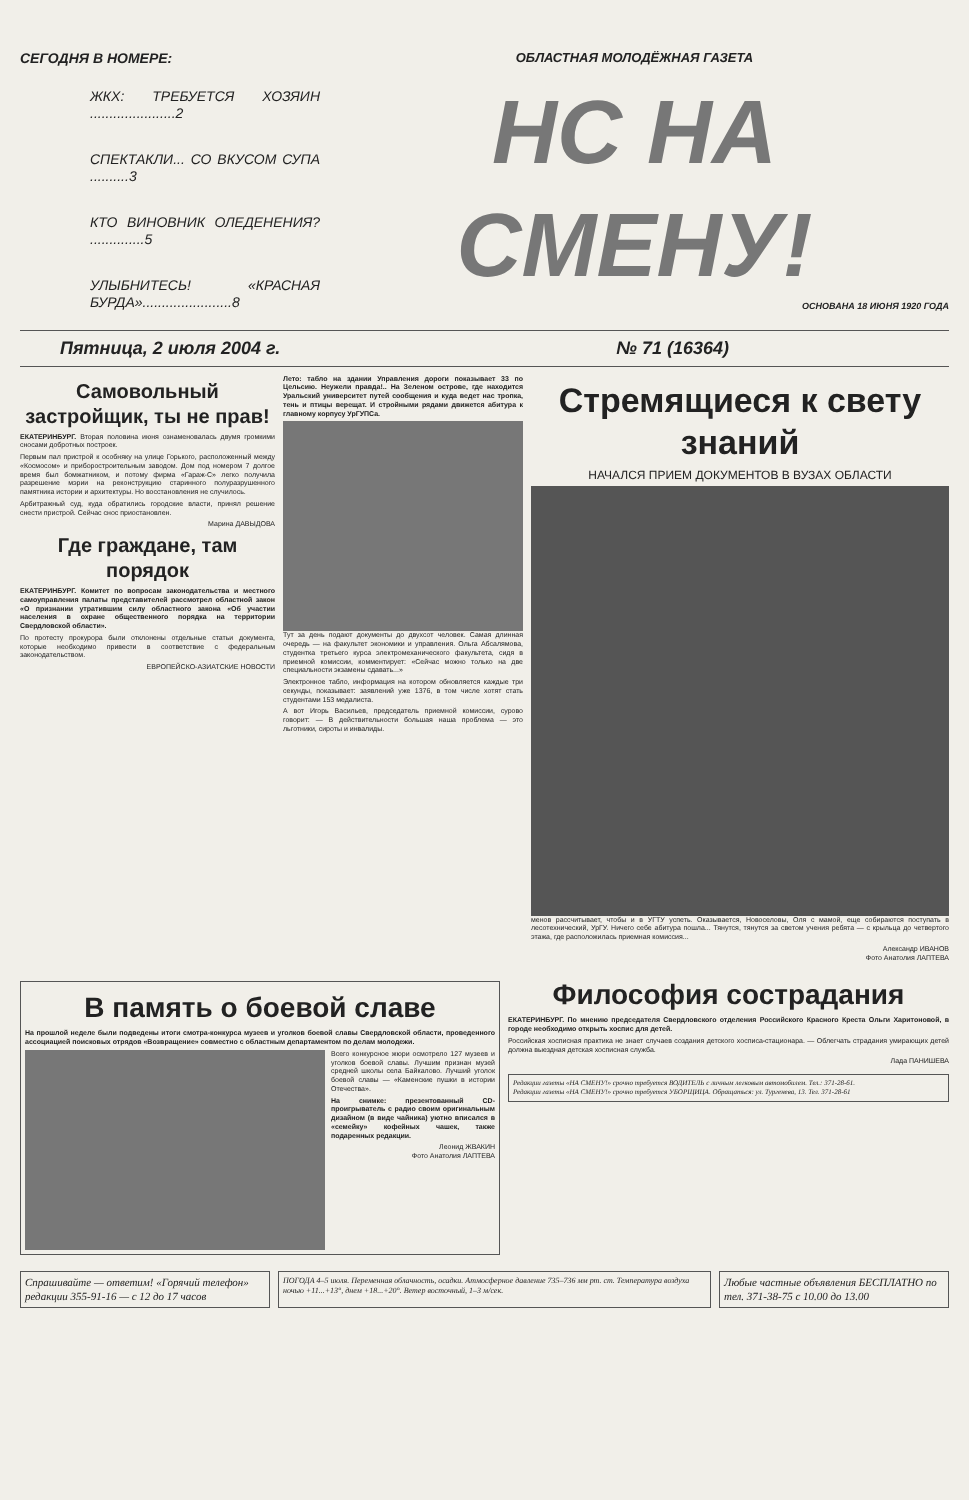СЕГОДНЯ В НОМЕРЕ:
ЖКХ: ТРЕБУЕТСЯ ХОЗЯИН ......................2
СПЕКТАКЛИ... СО ВКУСОМ СУПА ..........3
КТО ВИНОВНИК ОЛЕДЕНЕНИЯ? ..............5
УЛЫБНИТЕСЬ! «КРАСНАЯ БУРДА».......................8
ОБЛАСТНАЯ МОЛОДЁЖНАЯ ГАЗЕТА
НС НА СМЕНУ!
ОСНОВАНА 18 ИЮНЯ 1920 ГОДА
Пятница, 2 июля 2004 г. № 71 (16364)
Самовольный застройщик, ты не прав!
ЕКАТЕРИНБУРГ. Вторая половина июня ознаменовалась двумя громкими сносами добротных построек.
Первым пал пристрой к особняку на улице Горького, расположенный между «Космосом» и приборостроительным заводом. Дом под номером 7 долгое время был бомжатником, и потому фирма «Гараж-С» легко получила разрешение мэрии на реконструкцию старинного полуразрушенного памятника истории и архитектуры. Но восстановления не случилось.
Арбитражный суд, куда обратились городские власти, принял решение снести пристрой. Сейчас снос приостановлен.
Марина ДАВЫДОВА
Где граждане, там порядок
ЕКАТЕРИНБУРГ. Комитет по вопросам законодательства и местного самоуправления палаты представителей рассмотрел областной закон «О признании утратившим силу областного закона «Об участии населения в охране общественного порядка на территории Свердловской области».
По протесту прокурора были отклонены отдельные статьи документа, которые необходимо привести в соответствие с федеральным законодательством.
ЕВРОПЕЙСКО-АЗИАТСКИЕ НОВОСТИ
Лето: табло на здании Управления дороги показывает 33 по Цельсию. Неужели правда!.. На Зеленом острове, где находится Уральский университет путей сообщения и куда ведет нас тропка, тень и птицы верещат. И стройными рядами движется абитура к главному корпусу УрГУПСа.
Тут за день подают документы до двухсот человек. Самая длинная очередь — на факультет экономики и управления. Ольга Абсалямова, студентка третьего курса электромеханического факультета, сидя в приемной комиссии, комментирует: «Сейчас можно только на две специальности экзамены сдавать...»
Электронное табло, информация на котором обновляется каждые три секунды, показывает: заявлений уже 1376, в том числе хотят стать студентами 153 медалиста.
А вот Игорь Васильев, председатель приемной комиссии, сурово говорит: — В действительности большая наша проблема — это льготники, сироты и инвалиды.
Стремящиеся к свету знаний
НАЧАЛСЯ ПРИЕМ ДОКУМЕНТОВ В ВУЗАХ ОБЛАСТИ
менов рассчитывает, чтобы и в УГТУ успеть. Оказывается, Новоселовы, Оля с мамой, еще собираются поступать в лесотехнический, УрГУ. Ничего себе абитура пошла... Тянутся, тянутся за светом учения ребята — с крыльца до четвертого этажа, где расположилась приемная комиссия...
Александр ИВАНОВ
Фото Анатолия ЛАПТЕВА
В память о боевой славе
На прошлой неделе были подведены итоги смотра-конкурса музеев и уголков боевой славы Свердловской области, проведенного ассоциацией поисковых отрядов «Возвращение» совместно с областным департаментом по делам молодежи.
Всего конкурсное жюри осмотрело 127 музеев и уголков боевой славы. Лучшим признан музей средней школы села Байкалово. Лучший уголок боевой славы — «Каменские пушки в истории Отечества».
На снимке: презентованный CD-проигрыватель с радио своим оригинальным дизайном (в виде чайника) уютно вписался в «семейку» кофейных чашек, также подаренных редакции.
Леонид ЖВАКИН
Фото Анатолия ЛАПТЕВА
Философия сострадания
ЕКАТЕРИНБУРГ. По мнению председателя Свердловского отделения Российского Красного Креста Ольги Харитоновой, в городе необходимо открыть хоспис для детей.
Российская хосписная практика не знает случаев создания детского хосписа-стационара. — Облегчать страдания умирающих детей должна выездная детская хосписная служба.
Лада ПАНИШЕВА
Редакции газеты «НА СМЕНУ!» срочно требуется ВОДИТЕЛЬ с личным легковым автомобилем. Тел.: 371-28-61.
Редакции газеты «НА СМЕНУ!» срочно требуется УБОРЩИЦА. Обращаться: ул. Тургенева, 13. Тел. 371-28-61
Спрашивайте — ответим! «Горячий телефон» редакции 355-91-16 — с 12 до 17 часов
ПОГОДА 4–5 июля. Переменная облачность, осадки. Атмосферное давление 735–736 мм рт. ст. Температура воздуха ночью +11...+13°, днем +18...+20°. Ветер восточный, 1–3 м/сек.
Любые частные объявления БЕСПЛАТНО по тел. 371-38-75 с 10.00 до 13.00